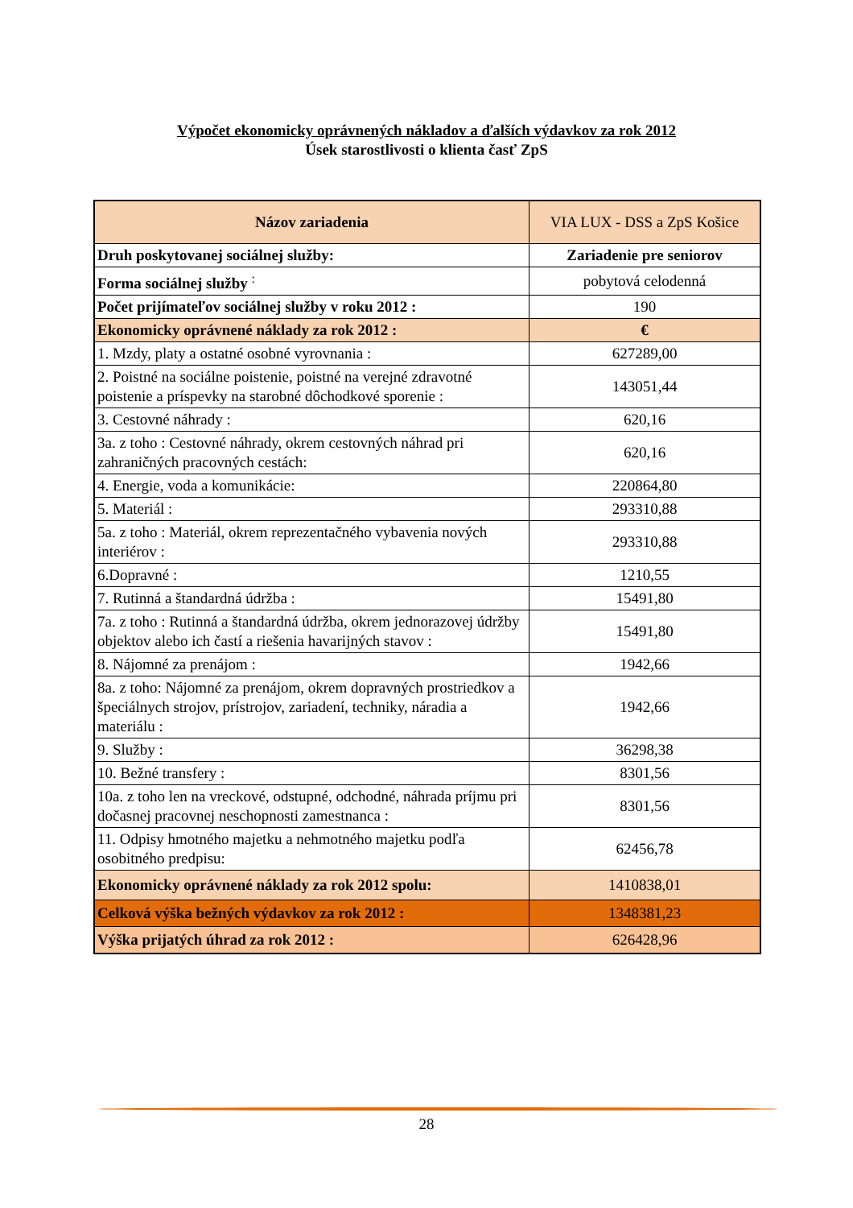Výpočet ekonomicky oprávnených nákladov a ďalších výdavkov za rok 2012
Úsek starostlivosti o klienta časť ZpS
| Názov zariadenia | VIA LUX - DSS a ZpS Košice |
| Druh poskytovanej sociálnej služby: | Zariadenie pre seniorov |
| Forma sociálnej služby <sup>:</sup> | pobytová celodenná |
| Počet prijímateľov sociálnej služby v roku 2012 : | 190 |
| Ekonomicky oprávnené náklady za rok 2012 : | € |
| 1. Mzdy, platy a ostatné osobné vyrovnania : | 627289,00 |
| 2. Poistné na sociálne poistenie, poistné na verejné zdravotné poistenie a príspevky na starobné dôchodkové sporenie : | 143051,44 |
| 3. Cestovné náhrady : | 620,16 |
| 3a. z toho : Cestovné náhrady, okrem cestovných náhrad pri zahraničných pracovných cestách: | 620,16 |
| 4. Energie, voda a komunikácie: | 220864,80 |
| 5. Materiál : | 293310,88 |
| 5a. z toho : Materiál, okrem reprezentačného vybavenia nových interiérov : | 293310,88 |
| 6.Dopravné : | 1210,55 |
| 7. Rutinná a štandardná údržba : | 15491,80 |
| 7a. z toho : Rutinná a štandardná údržba, okrem jednorazovej údržby objektov alebo ich častí a riešenia havarijných stavov : | 15491,80 |
| 8. Nájomné za prenájom : | 1942,66 |
| 8a. z toho: Nájomné za prenájom, okrem dopravných prostriedkov a špeciálnych strojov, prístrojov, zariadení, techniky, náradia a materiálu : | 1942,66 |
| 9. Služby : | 36298,38 |
| 10. Bežné transfery : | 8301,56 |
| 10a. z toho len na vreckové, odstupné, odchodné, náhrada príjmu pri dočasnej pracovnej neschopnosti zamestnanca : | 8301,56 |
| 11. Odpisy hmotného majetku a nehmotného majetku podľa osobitného predpisu: | 62456,78 |
| Ekonomicky oprávnené náklady za rok 2012 spolu: | 1410838,01 |
| Celková výška bežných výdavkov za rok 2012 : | 1348381,23 |
| Výška prijatých úhrad za rok 2012 : | 626428,96 |
28